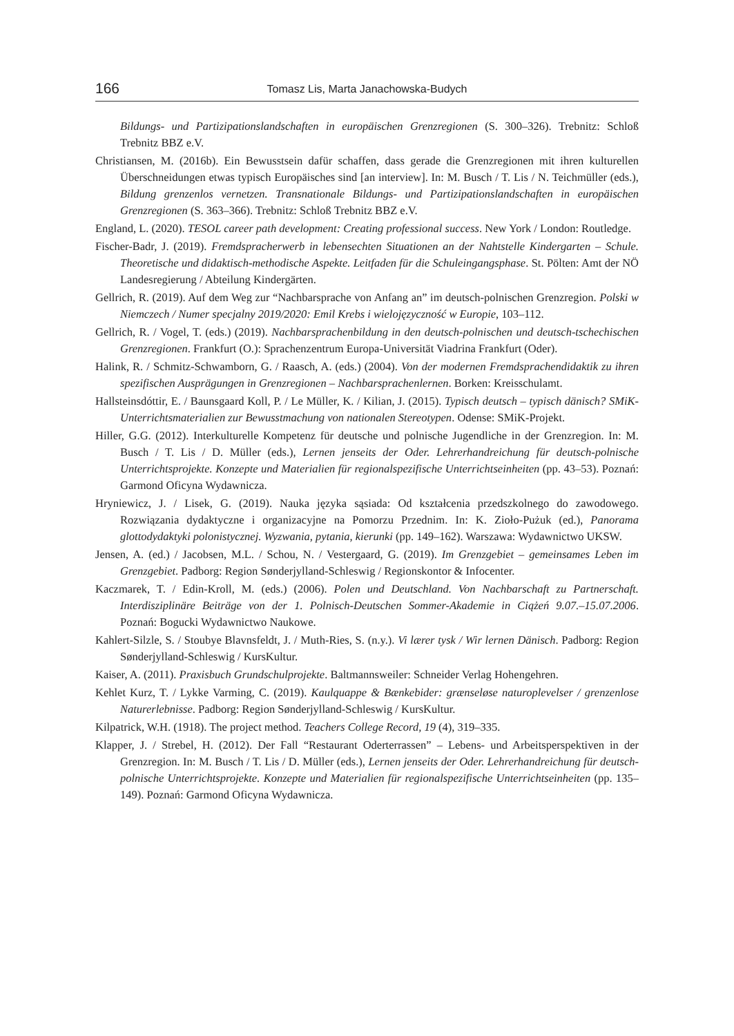166
Tomasz Lis, Marta Janachowska-Budych
Bildungs- und Partizipationslandschaften in europäischen Grenzregionen (S. 300–326). Trebnitz: Schloß Trebnitz BBZ e.V.
Christiansen, M. (2016b). Ein Bewusstsein dafür schaffen, dass gerade die Grenzregionen mit ihren kulturellen Überschneidungen etwas typisch Europäisches sind [an interview]. In: M. Busch / T. Lis / N. Teichmüller (eds.), Bildung grenzenlos vernetzen. Transnationale Bildungs- und Partizipationslandschaften in europäischen Grenzregionen (S. 363–366). Trebnitz: Schloß Trebnitz BBZ e.V.
England, L. (2020). TESOL career path development: Creating professional success. New York / London: Routledge.
Fischer-Badr, J. (2019). Fremdspracherwerb in lebensechten Situationen an der Nahtstelle Kindergarten – Schule. Theoretische und didaktisch-methodische Aspekte. Leitfaden für die Schuleingangsphase. St. Pölten: Amt der NÖ Landesregierung / Abteilung Kindergärten.
Gellrich, R. (2019). Auf dem Weg zur “Nachbarsprache von Anfang an” im deutsch-polnischen Grenzregion. Polski w Niemczech / Numer specjalny 2019/2020: Emil Krebs i wielojęzyczność w Europie, 103–112.
Gellrich, R. / Vogel, T. (eds.) (2019). Nachbarsprachenbildung in den deutsch-polnischen und deutsch-tschechischen Grenzregionen. Frankfurt (O.): Sprachenzentrum Europa-Universität Viadrina Frankfurt (Oder).
Halink, R. / Schmitz-Schwamborn, G. / Raasch, A. (eds.) (2004). Von der modernen Fremdsprachendidaktik zu ihren spezifischen Ausprägungen in Grenzregionen – Nachbarsprachenlernen. Borken: Kreisschulamt.
Hallsteinsdóttir, E. / Baunsgaard Koll, P. / Le Müller, K. / Kilian, J. (2015). Typisch deutsch – typisch dänisch? SMiK-Unterrichtsmaterialien zur Bewusstmachung von nationalen Stereotypen. Odense: SMiK-Projekt.
Hiller, G.G. (2012). Interkulturelle Kompetenz für deutsche und polnische Jugendliche in der Grenzregion. In: M. Busch / T. Lis / D. Müller (eds.), Lernen jenseits der Oder. Lehrerhandreichung für deutsch-polnische Unterrichtsprojekte. Konzepte und Materialien für regionalspezifische Unterrichtseinheiten (pp. 43–53). Poznań: Garmond Oficyna Wydawnicza.
Hryniewicz, J. / Lisek, G. (2019). Nauka języka sąsiada: Od kształcenia przedszkolnego do zawodowego. Rozwiązania dydaktyczne i organizacyjne na Pomorzu Przednim. In: K. Zioło-Pużuk (ed.), Panorama glottodydaktyki polonistycznej. Wyzwania, pytania, kierunki (pp. 149–162). Warszawa: Wydawnictwo UKSW.
Jensen, A. (ed.) / Jacobsen, M.L. / Schou, N. / Vestergaard, G. (2019). Im Grenzgebiet – gemeinsames Leben im Grenzgebiet. Padborg: Region Sønderjylland-Schleswig / Regionskontor & Infocenter.
Kaczmarek, T. / Edin-Kroll, M. (eds.) (2006). Polen und Deutschland. Von Nachbarschaft zu Partnerschaft. Interdisziplinäre Beiträge von der 1. Polnisch-Deutschen Sommer-Akademie in Ciążeń 9.07.–15.07.2006. Poznań: Bogucki Wydawnictwo Naukowe.
Kahlert-Silzle, S. / Stoubye Blavnsfeldt, J. / Muth-Ries, S. (n.y.). Vi lærer tysk / Wir lernen Dänisch. Padborg: Region Sønderjylland-Schleswig / KursKultur.
Kaiser, A. (2011). Praxisbuch Grundschulprojekte. Baltmannsweiler: Schneider Verlag Hohengehren.
Kehlet Kurz, T. / Lykke Varming, C. (2019). Kaulquappe & Bænkebider: grænseløse naturoplevelser / grenzenlose Naturerlebnisse. Padborg: Region Sønderjylland-Schleswig / KursKultur.
Kilpatrick, W.H. (1918). The project method. Teachers College Record, 19 (4), 319–335.
Klapper, J. / Strebel, H. (2012). Der Fall “Restaurant Oderterrassen” – Lebens- und Arbeitsperspektiven in der Grenzregion. In: M. Busch / T. Lis / D. Müller (eds.), Lernen jenseits der Oder. Lehrerhandreichung für deutsch-polnische Unterrichtsprojekte. Konzepte und Materialien für regionalspezifische Unterrichtseinheiten (pp. 135–149). Poznań: Garmond Oficyna Wydawnicza.